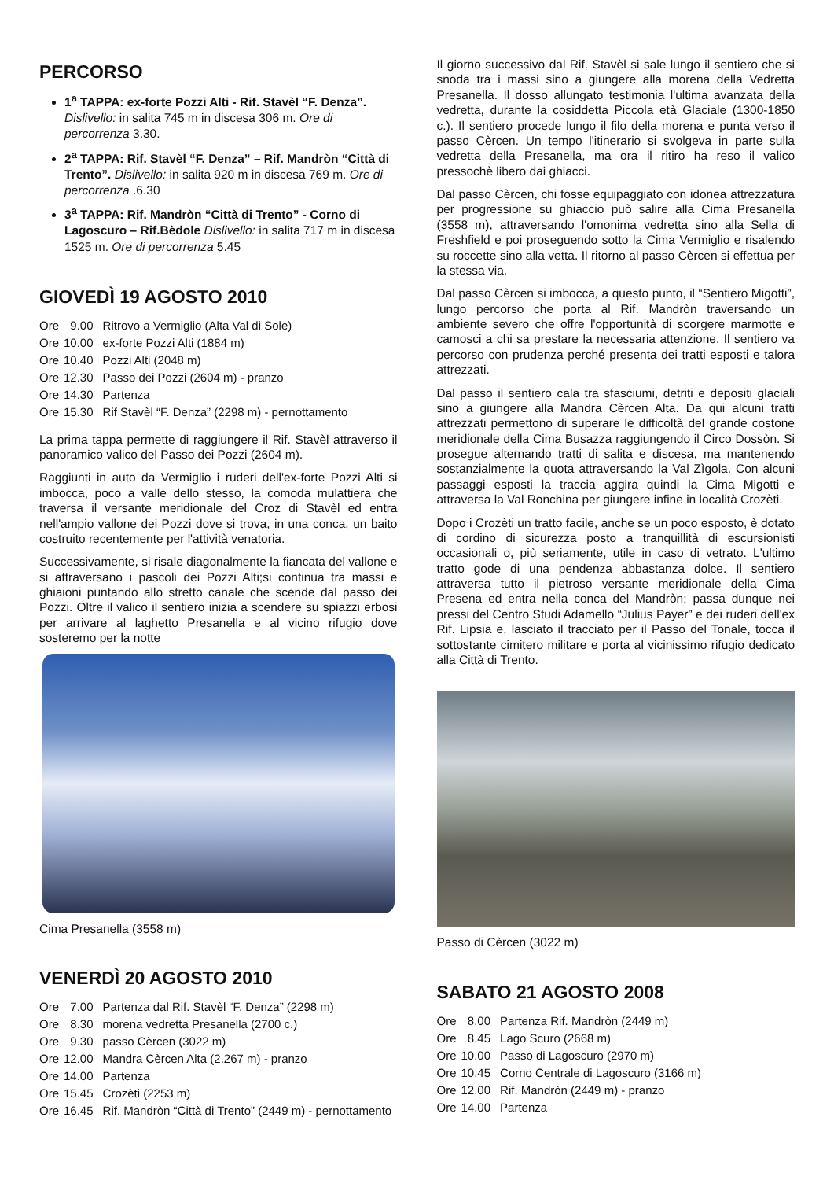PERCORSO
1<sup>a</sup> TAPPA: ex-forte Pozzi Alti - Rif. Stavèl “F. Denza”. Dislivello: in salita 745 m in discesa 306 m. Ore di percorrenza 3.30.
2<sup>a</sup> TAPPA: Rif. Stavèl “F. Denza” – Rif. Mandròn “Città di Trento”. Dislivello: in salita 920 m in discesa 769 m. Ore di percorrenza .6.30
3<sup>a</sup> TAPPA: Rif. Mandròn “Città di Trento” - Corno di Lagoscuro – Rif.Bèdole Dislivello: in salita 717 m in discesa 1525 m. Ore di percorrenza 5.45
GIOVEDÌ 19 AGOSTO 2010
| Ore | 9.00 | Ritrovo a Vermiglio (Alta Val di Sole) |
| Ore | 10.00 | ex-forte Pozzi Alti (1884 m) |
| Ore | 10.40 | Pozzi Alti (2048 m) |
| Ore | 12.30 | Passo dei Pozzi (2604 m) - pranzo |
| Ore | 14.30 | Partenza |
| Ore | 15.30 | Rif Stavèl “F. Denza” (2298 m) - pernottamento |
La prima tappa permette di raggiungere il Rif. Stavèl attraverso il panoramico valico del Passo dei Pozzi (2604 m).
Raggiunti in auto da Vermiglio i ruderi dell'ex-forte Pozzi Alti si imbocca, poco a valle dello stesso, la comoda mulattiera che traversa il versante meridionale del Croz di Stavèl ed entra nell'ampio vallone dei Pozzi dove si trova, in una conca, un baito costruito recentemente per l'attività venatoria.
Successivamente, si risale diagonalmente la fiancata del vallone e si attraversano i pascoli dei Pozzi Alti;si continua tra massi e ghiaioni puntando allo stretto canale che scende dal passo dei Pozzi. Oltre il valico il sentiero inizia a scendere su spiazzi erbosi per arrivare al laghetto Presanella e al vicino rifugio dove sosteremo per la notte
Cima Presanella (3558 m)
VENERDÌ 20 AGOSTO 2010
| Ore | 7.00 | Partenza dal Rif. Stavèl “F. Denza” (2298 m) |
| Ore | 8.30 | morena vedretta Presanella (2700 c.) |
| Ore | 9.30 | passo Cèrcen (3022 m) |
| Ore | 12.00 | Mandra Cèrcen Alta (2.267 m) - pranzo |
| Ore | 14.00 | Partenza |
| Ore | 15.45 | Crozèti (2253 m) |
| Ore | 16.45 | Rif. Mandròn “Città di Trento” (2449 m) - pernottamento |
Il giorno successivo dal Rif. Stavèl si sale lungo il sentiero che si snoda tra i massi sino a giungere alla morena della Vedretta Presanella. Il dosso allungato testimonia l'ultima avanzata della vedretta, durante la cosiddetta Piccola età Glaciale (1300-1850 c.). Il sentiero procede lungo il filo della morena e punta verso il passo Cèrcen. Un tempo l'itinerario si svolgeva in parte sulla vedretta della Presanella, ma ora il ritiro ha reso il valico pressochè libero dai ghiacci.
Dal passo Cèrcen, chi fosse equipaggiato con idonea attrezzatura per progressione su ghiaccio può salire alla Cima Presanella (3558 m), attraversando l'omonima vedretta sino alla Sella di Freshfield e poi proseguendo sotto la Cima Vermiglio e risalendo su roccette sino alla vetta. Il ritorno al passo Cèrcen si effettua per la stessa via.
Dal passo Cèrcen si imbocca, a questo punto, il “Sentiero Migotti”, lungo percorso che porta al Rif. Mandròn traversando un ambiente severo che offre l'opportunità di scorgere marmotte e camosci a chi sa prestare la necessaria attenzione. Il sentiero va percorso con prudenza perché presenta dei tratti esposti e talora attrezzati.
Dal passo il sentiero cala tra sfasciumi, detriti e depositi glaciali sino a giungere alla Mandra Cèrcen Alta. Da qui alcuni tratti attrezzati permettono di superare le difficoltà del grande costone meridionale della Cima Busazza raggiungendo il Circo Dossòn. Si prosegue alternando tratti di salita e discesa, ma mantenendo sostanzialmente la quota attraversando la Val Zìgola. Con alcuni passaggi esposti la traccia aggira quindi la Cima Migotti e attraversa la Val Ronchina per giungere infine in località Crozèti.
Dopo i Crozèti un tratto facile, anche se un poco esposto, è dotato di cordino di sicurezza posto a tranquillità di escursionisti occasionali o, più seriamente, utile in caso di vetrato. L'ultimo tratto gode di una pendenza abbastanza dolce. Il sentiero attraversa tutto il pietroso versante meridionale della Cima Presena ed entra nella conca del Mandròn; passa dunque nei pressi del Centro Studi Adamello “Julius Payer” e dei ruderi dell'ex Rif. Lipsia e, lasciato il tracciato per il Passo del Tonale, tocca il sottostante cimitero militare e porta al vicinissimo rifugio dedicato alla Città di Trento.
Passo di Cèrcen (3022 m)
SABATO 21 AGOSTO 2008
| Ore | 8.00 | Partenza Rif. Mandròn (2449 m) |
| Ore | 8.45 | Lago Scuro (2668 m) |
| Ore | 10.00 | Passo di Lagoscuro (2970 m) |
| Ore | 10.45 | Corno Centrale di Lagoscuro (3166 m) |
| Ore | 12.00 | Rif. Mandròn (2449 m) - pranzo |
| Ore | 14.00 | Partenza |